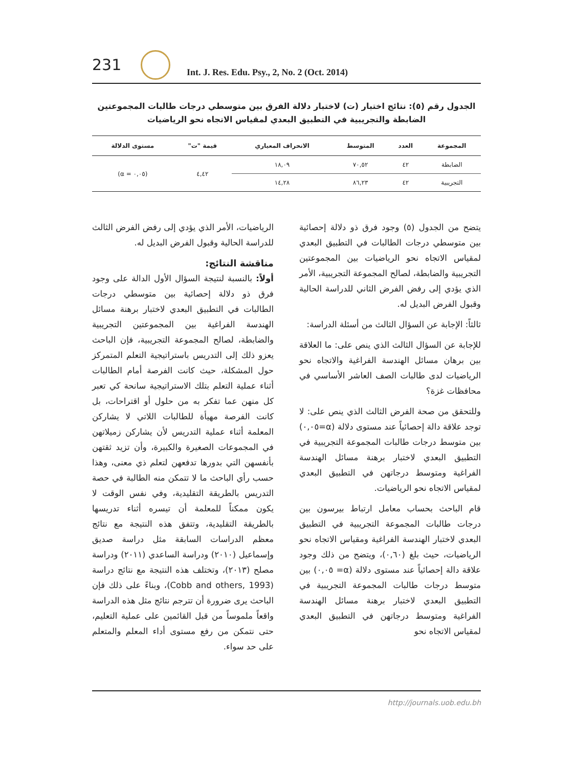231
Int. J. Res. Edu. Psy., 2, No. 2 (Oct. 2014)
الجدول رقم (٥): نتائج اختبار (ت) لاختبار دلالة الفرق بين متوسطي درجات طالبات المجموعتين
الضابطة والتجريبية في التطبيق البعدي لمقياس الاتجاه نحو الرياضيات
| المجموعة | العدد | المتوسط | الانحراف المعياري | قيمة "ت" | مستوى الدلالة |
| --- | --- | --- | --- | --- | --- |
| الضابطة | ٤٢ | ٧٠,٥٢ | ١٨,٠٩ | ٤,٤٢ | (٠,٠٥ = α) |
| التجريبية | ٤٢ | ٨٦,٢٣ | ١٤,٢٨ | | |
يتضح من الجدول (٥) وجود فرق ذو دلالة إحصائية بين متوسطي درجات الطالبات في التطبيق البعدي لمقياس الاتجاه نحو الرياضيات بين المجموعتين التجريبية والضابطة، لصالح المجموعة التجريبية، الأمر الذي يؤدي إلى رفض الفرض الثاني للدراسة الحالية وقبول الفرض البديل له.
ثالثاً: الإجابة عن السؤال الثالث من أسئلة الدراسة:
للإجابة عن السؤال الثالث الذي ينص على: ما العلاقة بين برهان مسائل الهندسة الفراغية والاتجاه نحو الرياضيات لدى طالبات الصف العاشر الأساسي في محافظات غزة؟
وللتحقق من صحة الفرض الثالث الذي ينص على: لا توجد علاقة دالة إحصائياً عند مستوى دلالة (α=٠,٠٥) بين متوسط درجات طالبات المجموعة التجريبية في التطبيق البعدي لاختبار برهنة مسائل الهندسة الفراغية ومتوسط درجاتهن في التطبيق البعدي لمقياس الاتجاه نحو الرياضيات.
قام الباحث بحساب معامل ارتباط بيرسون بين درجات طالبات المجموعة التجريبية في التطبيق البعدي لاختبار الهندسة الفراغية ومقياس الاتجاه نحو الرياضيات، حيث بلغ (٠,٦٠)، ويتضح من ذلك وجود علاقة دالة إحصائياً عند مستوى دلالة (α= ٠,٠٥) بين متوسط درجات طالبات المجموعة التجريبية في التطبيق البعدي لاختبار برهنة مسائل الهندسة الفراغية ومتوسط درجاتهن في التطبيق البعدي لمقياس الاتجاه نحو
الرياضيات، الأمر الذي يؤدي إلى رفض الفرض الثالث للدراسة الحالية وقبول الفرض البديل له.
مناقشة النتائج:
أولاً: بالنسبة لنتيجة السؤال الأول الدالة على وجود فرق ذو دلالة إحصائية بين متوسطي درجات الطالبات في التطبيق البعدي لاختبار برهنة مسائل الهندسة الفراغية بين المجموعتين التجريبية والضابطة، لصالح المجموعة التجريبية، فإن الباحث يعزو ذلك إلى التدريس باستراتيجية التعلم المتمركز حول المشكلة، حيث كانت الفرصة أمام الطالبات أثناء عملية التعلم بتلك الاستراتيجية سانحة كي تعبر كل منهن عما تفكر به من حلول أو اقتراحات، بل كانت الفرصة مهيأة للطالبات اللاتي لا يشاركن المعلمة أثناء عملية التدريس لأن يشاركن زميلاتهن في المجموعات الصغيرة والكبيرة، وأن تزيد ثقتهن بأنفسهن التي بدورها تدفعهن لتعلم ذي معنى، وهذا حسب رأي الباحث ما لا تتمكن منه الطالبة في حصة التدريس بالطريقة التقليدية، وفي نفس الوقت لا يكون ممكناً للمعلمة أن تيسره أثناء تدريسها بالطريقة التقليدية، وتتفق هذه النتيجة مع نتائج معظم الدراسات السابقة مثل دراسة صديق وإسماعيل (٢٠١٠) ودراسة الساعدي (٢٠١١) ودراسة مصلح (٢٠١٣)، وتختلف هذه النتيجة مع نتائج دراسة (Cobb and others, 1993)، وبناءً على ذلك فإن الباحث يرى ضرورة أن تترجم نتائج مثل هذه الدراسة واقعاً ملموساً من قبل القائمين على عملية التعليم، حتى نتمكن من رفع مستوى أداء المعلم والمتعلم على حد سواء.
http://journals.uob.edu.bh